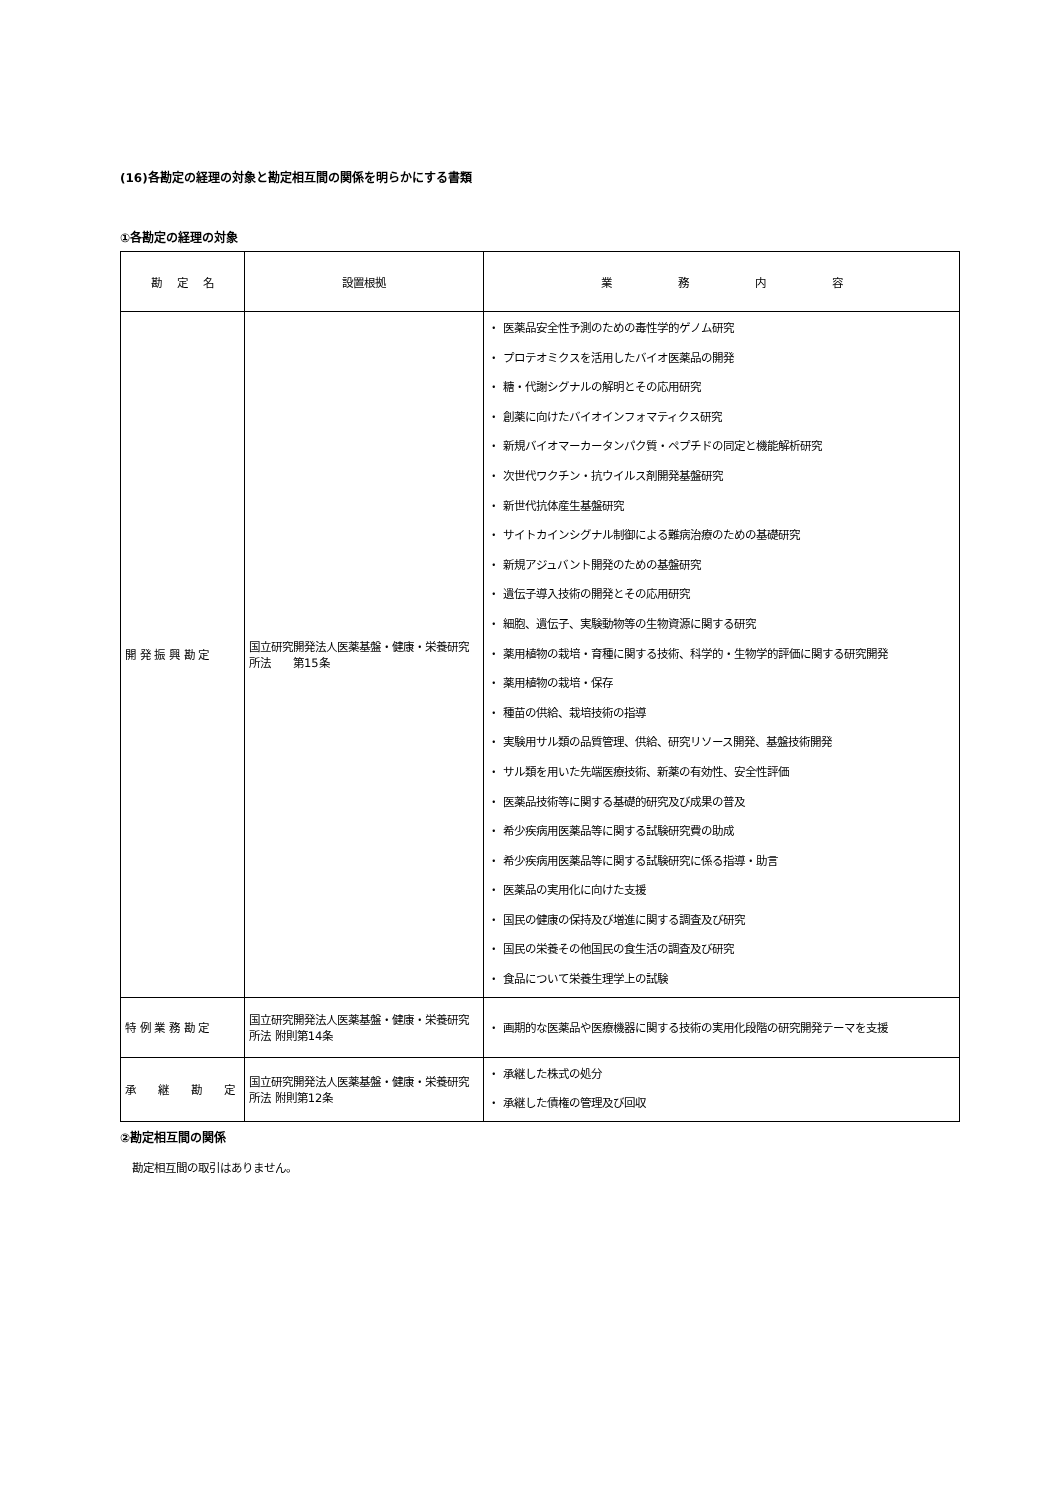(16)各勘定の経理の対象と勘定相互間の関係を明らかにする書類
①各勘定の経理の対象
| 勘 定 名 | 設置根拠 | 業 務 内 容 |
| --- | --- | --- |
| 開 発 振 興 勘 定 | 国立研究開発法人医薬基盤・健康・栄養研究所法 第15条 | ・ 医薬品安全性予測のための毒性学的ゲノム研究 ・ プロテオミクスを活用したバイオ医薬品の開発 ・ 糖・代謝シグナルの解明とその応用研究 ・ 創薬に向けたバイオインフォマティクス研究 ・ 新規バイオマーカータンパク質・ペプチドの同定と機能解析研究 ・ 次世代ワクチン・抗ウイルス剤開発基盤研究 ・ 新世代抗体産生基盤研究 ・ サイトカインシグナル制御による難病治療のための基礎研究 ・ 新規アジュバント開発のための基盤研究 ・ 遺伝子導入技術の開発とその応用研究 ・ 細胞、遺伝子、実験動物等の生物資源に関する研究 ・ 薬用植物の栽培・育種に関する技術、科学的・生物学的評価に関する研究開発 ・ 薬用植物の栽培・保存 ・ 種苗の供給、栽培技術の指導 ・ 実験用サル類の品質管理、供給、研究リソース開発、基盤技術開発 ・ サル類を用いた先端医療技術、新薬の有効性、安全性評価 ・ 医薬品技術等に関する基礎的研究及び成果の普及 ・ 希少疾病用医薬品等に関する試験研究費の助成 ・ 希少疾病用医薬品等に関する試験研究に係る指導・助言 ・ 医薬品の実用化に向けた支援 ・ 国民の健康の保持及び増進に関する調査及び研究 ・ 国民の栄養その他国民の食生活の調査及び研究 ・ 食品について栄養生理学上の試験 |
| 特 例 業 務 勘 定 | 国立研究開発法人医薬基盤・健康・栄養研究所法 附則第14条 | ・ 画期的な医薬品や医療機器に関する技術の実用化段階の研究開発テーマを支援 |
| 承 継 勘 定 | 国立研究開発法人医薬基盤・健康・栄養研究所法 附則第12条 | ・ 承継した株式の処分 ・ 承継した債権の管理及び回収 |
②勘定相互間の関係
勘定相互間の取引はありません。